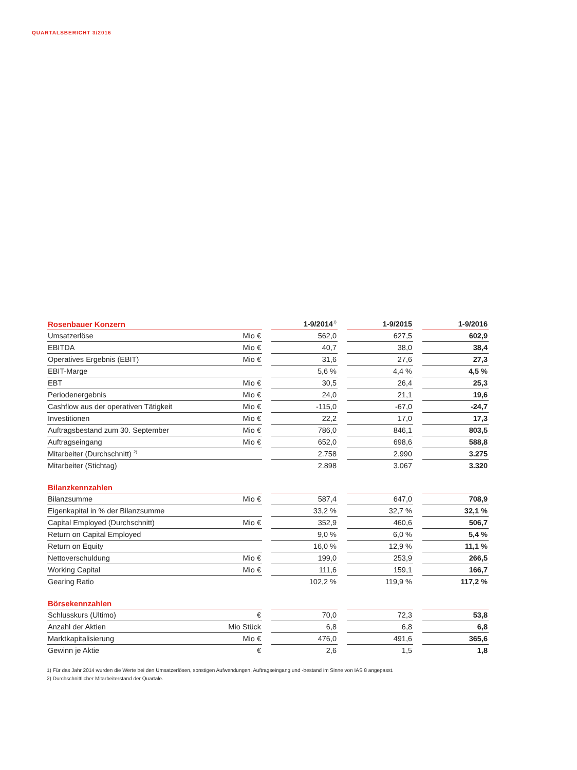QUARTALSBERICHT 3/2016
| Rosenbauer Konzern | | | 1-9/2014<sup>1)</sup> | | 1-9/2015 | | 1-9/2016 |
| --- | --- | --- | --- | --- | --- | --- | --- |
| Umsatzerlöse | Mio € | | 562,0 | | 627,5 | | 602,9 |
| EBITDA | Mio € | | 40,7 | | 38,0 | | 38,4 |
| Operatives Ergebnis (EBIT) | Mio € | | 31,6 | | 27,6 | | 27,3 |
| EBIT-Marge | | | 5,6 % | | 4,4 % | | 4,5 % |
| EBT | Mio € | | 30,5 | | 26,4 | | 25,3 |
| Periodenergebnis | Mio € | | 24,0 | | 21,1 | | 19,6 |
| Cashflow aus der operativen Tätigkeit | Mio € | | -115,0 | | -67,0 | | -24,7 |
| Investitionen | Mio € | | 22,2 | | 17,0 | | 17,3 |
| Auftragsbestand zum 30. September | Mio € | | 786,0 | | 846,1 | | 803,5 |
| Auftragseingang | Mio € | | 652,0 | | 698,6 | | 588,8 |
| Mitarbeiter (Durchschnitt) <sup>2)</sup> | | | 2.758 | | 2.990 | | 3.275 |
| Mitarbeiter (Stichtag) | | | 2.898 | | 3.067 | | 3.320 |
| Bilanzkennzahlen | | | | | | | |
| --- | --- | --- | --- | --- | --- | --- | --- |
| Bilanzsumme | Mio € | | 587,4 | | 647,0 | | 708,9 |
| Eigenkapital in % der Bilanzsumme | | | 33,2 % | | 32,7 % | | 32,1 % |
| Capital Employed (Durchschnitt) | Mio € | | 352,9 | | 460,6 | | 506,7 |
| Return on Capital Employed | | | 9,0 % | | 6,0 % | | 5,4 % |
| Return on Equity | | | 16,0 % | | 12,9 % | | 11,1 % |
| Nettoverschuldung | Mio € | | 199,0 | | 253,9 | | 266,5 |
| Working Capital | Mio € | | 111,6 | | 159,1 | | 166,7 |
| Gearing Ratio | | | 102,2 % | | 119,9 % | | 117,2 % |
| Börsekennzahlen | | | | | | | |
| --- | --- | --- | --- | --- | --- | --- | --- |
| Schlusskurs (Ultimo) | € | | 70,0 | | 72,3 | | 53,8 |
| Anzahl der Aktien | Mio Stück | | 6,8 | | 6,8 | | 6,8 |
| Marktkapitalisierung | Mio € | | 476,0 | | 491,6 | | 365,6 |
| Gewinn je Aktie | € | | 2,6 | | 1,5 | | 1,8 |
1) Für das Jahr 2014 wurden die Werte bei den Umsatzerlösen, sonstigen Aufwendungen, Auftragseingang und -bestand im Sinne von IAS 8 angepasst.
2) Durchschnittlicher Mitarbeiterstand der Quartale.